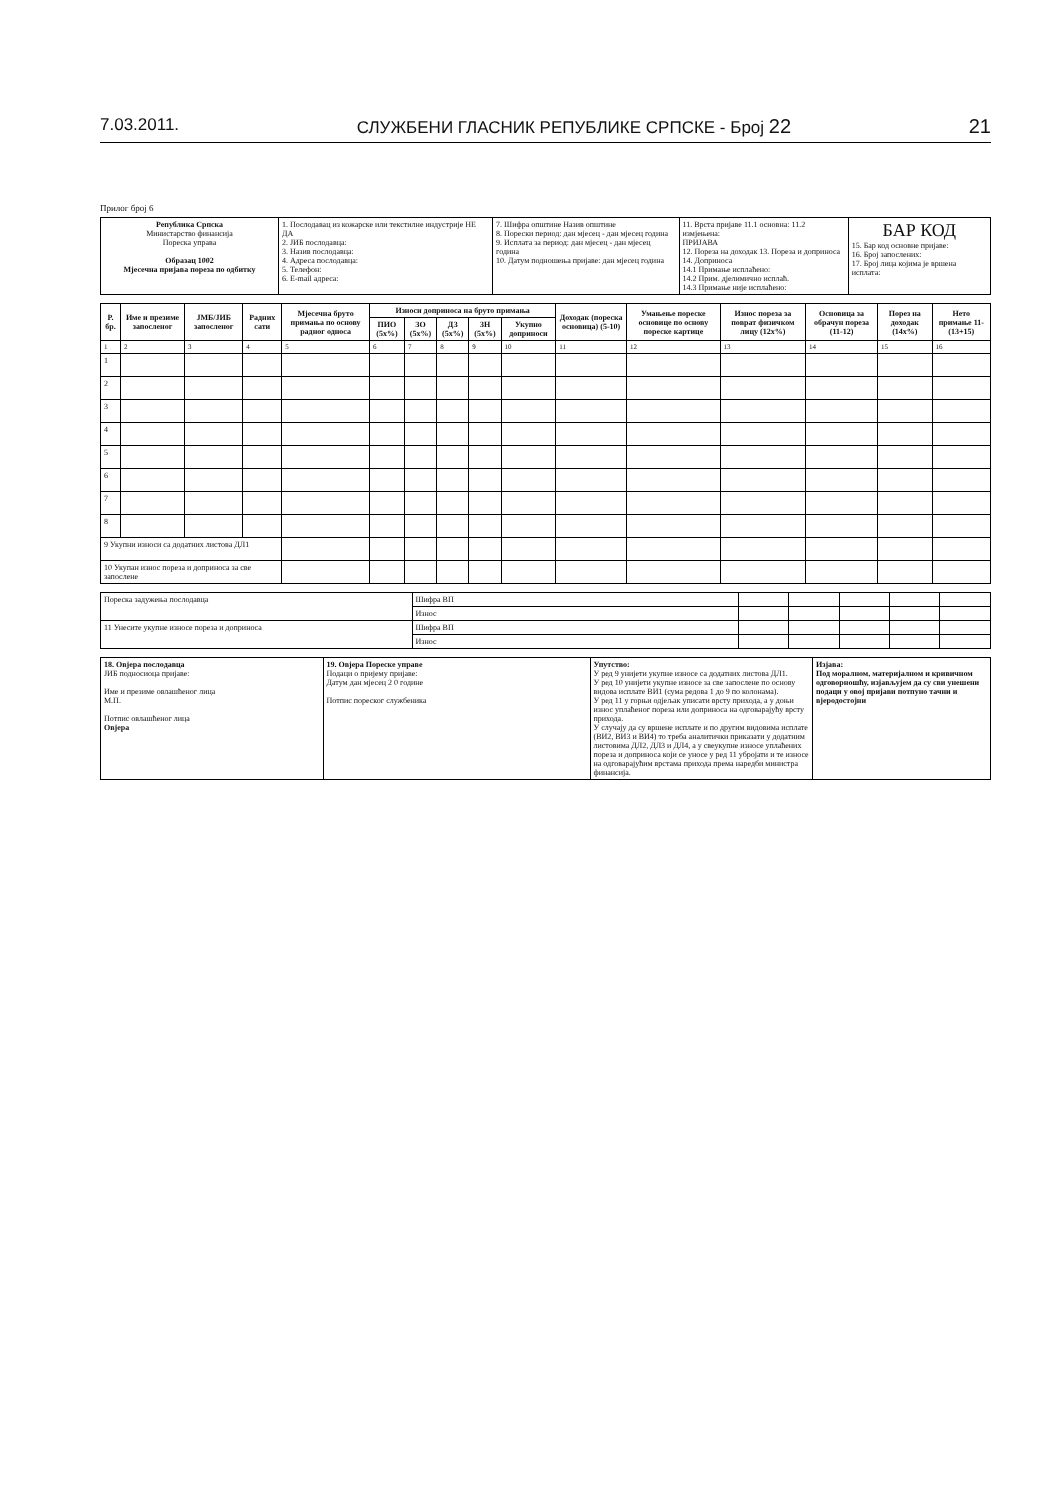7.03.2011. СЛУЖБЕНИ ГЛАСНИК РЕПУБЛИКЕ СРПСКЕ - Број 22 21
Прилог број 6
| Република Српска Министарство финансија Пореска управа Образац 1002 Мјесечна пријава пореза по одбитку | 1. Послодавац из кожарске или текстилне индустрије НЕ ДА 2. ЈИБ послодавца: 3. Назив послодавца: 4. Адреса послодавца: 5. Телефон: 6. E-mail адреса: | 7. Шифра општине Назив општине 8. Порески период: дан мјесец - дан мјесец година 9. Исплата за период: дан мјесец - дан мјесец година 10. Датум подношења пријаве: дан мјесец година | 11. Врста пријаве 11.1 основна: 11.2 измјењена: ПРИЈАВА 12. Пореза на доходак 13. Пореза и доприноса 14. Доприноса 14.1 Примање исплаћено: 14.2 Прим. дјелимично исплаћ. 14.3 Примање није исплаћено: | БАР КОД 15. Бар код основне пријаве: 16. Број запослених: 17. Број лица којима је вршена исплата: |
| Р. бр. | Име и презиме запосленог | ЈМБ/ЈИБ запосленог | Радних сати | Мјесечна бруто примања по основу радног односа | Износи доприноса на бруто примања | | | | | Доходак (пореска основица) (5-10) | Умањење пореске основице по основу пореске картице | Износ пореза за поврат физичком лицу (12x%) | Основица за обрачун пореза (11-12) | Порез на доходак (14x%) | Нето примање 11-(13+15) |
| --- | --- | --- | --- | --- | --- | --- | --- | --- | --- | --- | --- | --- | --- | --- | --- |
| | | | | | ПИО (5x%) | ЗО (5x%) | ДЗ (5x%) | ЗН (5x%) | Укупно доприноси | | | | | | |
| 1 | 2 | 3 | 4 | 5 | 6 | 7 | 8 | 9 | 10 | 11 | 12 | 13 | 14 | 15 | 16 |
| 1 | | | | | | | | | | | | | | | |
| 2 | | | | | | | | | | | | | | | |
| 3 | | | | | | | | | | | | | | | |
| 4 | | | | | | | | | | | | | | | |
| 5 | | | | | | | | | | | | | | | |
| 6 | | | | | | | | | | | | | | | |
| 7 | | | | | | | | | | | | | | | |
| 8 | | | | | | | | | | | | | | | |
| 9 Укупни износи са додатних листова ДЛ1 | | | | | | | | | | | | | | | |
| 10 Укупан износ пореза и доприноса за све запослене | | | | | | | | | | | | | | | |
| Пореска задужења послодавца | Шифра ВП | | | | | |
| | Износ | | | | | |
| 11 Унесите укупне износе пореза и доприноса | Шифра ВП | | | | | |
| | Износ | | | | | |
| 18. Овјера послодавца ЈИБ подносиоца пријаве: Име и презиме овлашћеног лица М.П. Потпис овлашћеног лица Овјера | 19. Овјера Пореске управе Подаци о пријему пријаве: Датум дан мјесец 2 0 године Потпис пореског службеника | Упутство: У ред 9 унијети укупне износе са додатних листова ДЛ1. У ред 10 унијети укупне износе за све запослене по основу видова исплате ВИ1 (сума редова 1 до 9 по колонама). У ред 11 у горњи одјељак уписати врсту прихода, а у доњи износ уплаћеног пореза или доприноса на одговарајућу врсту прихода. У случају да су вршене исплате и по другим видовима исплате (ВИ2, ВИ3 и ВИ4) то треба аналитички приказати у додатним листовима ДЛ2, ДЛ3 и ДЛ4, а у свеукупне износе уплаћених пореза и доприноса који се уносе у ред 11 убројати и те износе на одговарајућим врстама прихода према наредби министра финансија. | Изјава: Под моралном, материјалном и кривичном одговорношћу, изјављујем да су сви унешени подаци у овој пријави потпуно тачни и вјеродостојни |